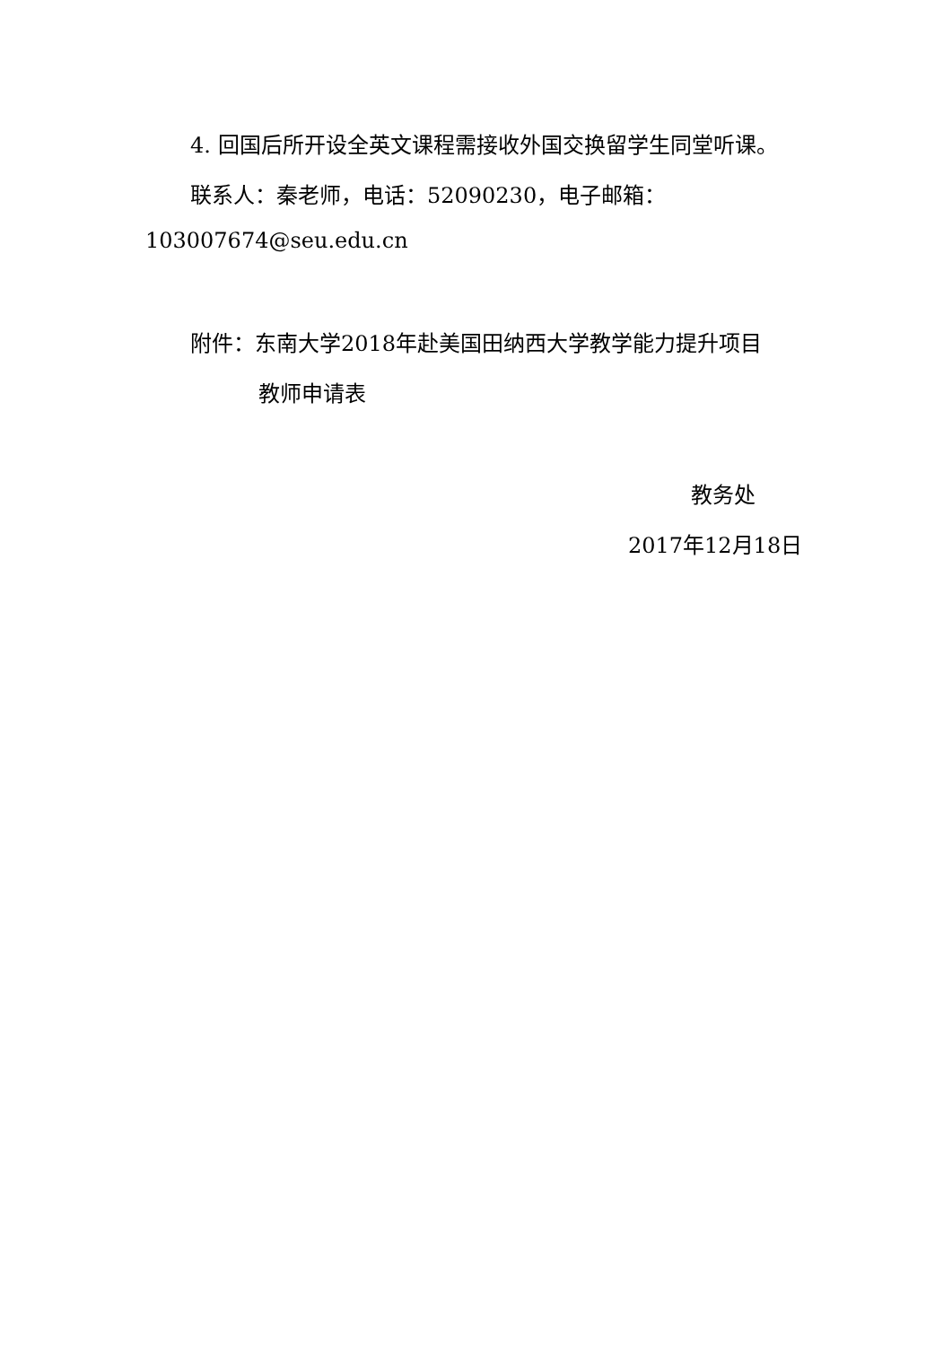4. 回国后所开设全英文课程需接收外国交换留学生同堂听课。
联系人：秦老师，电话：52090230，电子邮箱：
103007674@seu.edu.cn
附件：东南大学2018年赴美国田纳西大学教学能力提升项目
教师申请表
教务处
2017年12月18日